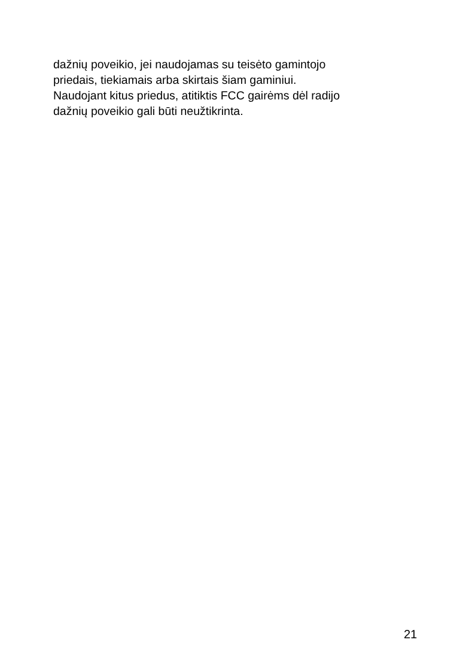dažnių poveikio, jei naudojamas su teisėto gamintojo
priedais, tiekiamais arba skirtais šiam gaminiui.
Naudojant kitus priedus, atitiktis FCC gairėms dėl radijo
dažnių poveikio gali būti neužtikrinta.
21